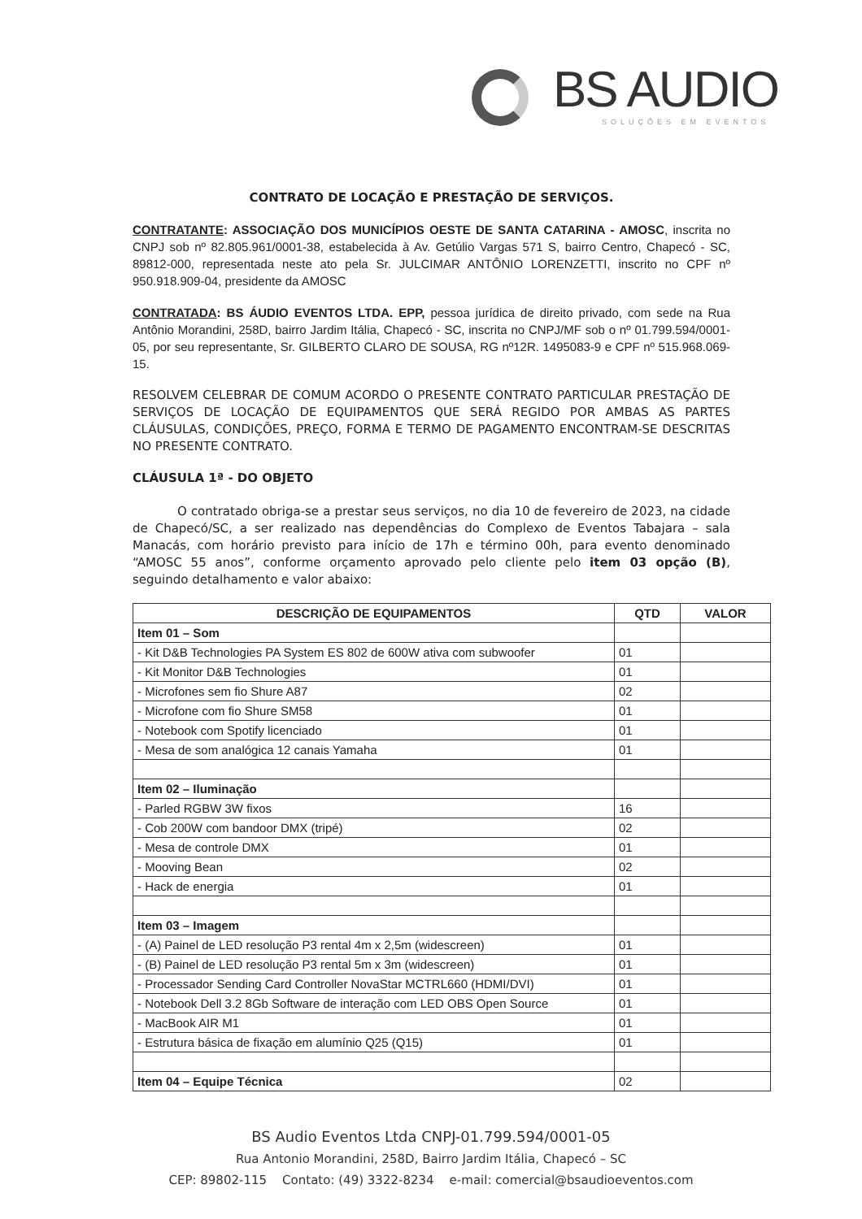BS AUDIO
SOLUÇÕES EM EVENTOS
CONTRATO DE LOCAÇÃO E PRESTAÇÃO DE SERVIÇOS.
CONTRATANTE: ASSOCIAÇÃO DOS MUNICÍPIOS OESTE DE SANTA CATARINA - AMOSC, inscrita no CNPJ sob nº 82.805.961/0001-38, estabelecida à Av. Getúlio Vargas 571 S, bairro Centro, Chapecó - SC, 89812-000, representada neste ato pela Sr. JULCIMAR ANTÔNIO LORENZETTI, inscrito no CPF nº 950.918.909-04, presidente da AMOSC
CONTRATADA: BS ÁUDIO EVENTOS LTDA. EPP, pessoa jurídica de direito privado, com sede na Rua Antônio Morandini, 258D, bairro Jardim Itália, Chapecó - SC, inscrita no CNPJ/MF sob o nº 01.799.594/0001-05, por seu representante, Sr. GILBERTO CLARO DE SOUSA, RG nº12R. 1495083-9 e CPF nº 515.968.069-15.
RESOLVEM CELEBRAR DE COMUM ACORDO O PRESENTE CONTRATO PARTICULAR PRESTAÇÃO DE SERVIÇOS DE LOCAÇÃO DE EQUIPAMENTOS QUE SERÁ REGIDO POR AMBAS AS PARTES CLÁUSULAS, CONDIÇÕES, PREÇO, FORMA E TERMO DE PAGAMENTO ENCONTRAM-SE DESCRITAS NO PRESENTE CONTRATO.
CLÁUSULA 1ª - DO OBJETO
O contratado obriga-se a prestar seus serviços, no dia 10 de fevereiro de 2023, na cidade de Chapecó/SC, a ser realizado nas dependências do Complexo de Eventos Tabajara – sala Manacás, com horário previsto para início de 17h e término 00h, para evento denominado “AMOSC 55 anos”, conforme orçamento aprovado pelo cliente pelo item 03 opção (B), seguindo detalhamento e valor abaixo:
| DESCRIÇÃO DE EQUIPAMENTOS | QTD | VALOR |
| --- | --- | --- |
| Item 01 – Som | | |
| - Kit D&B Technologies PA System ES 802 de 600W ativa com subwoofer | 01 | |
| - Kit Monitor D&B Technologies | 01 | |
| - Microfones sem fio Shure A87 | 02 | |
| - Microfone com fio Shure SM58 | 01 | |
| - Notebook com Spotify licenciado | 01 | |
| - Mesa de som analógica 12 canais Yamaha | 01 | |
| Item 02 – Iluminação | | |
| - Parled RGBW 3W fixos | 16 | |
| - Cob 200W com bandoor DMX (tripé) | 02 | |
| - Mesa de controle DMX | 01 | |
| - Mooving Bean | 02 | |
| - Hack de energia | 01 | |
| Item 03 – Imagem | | |
| - (A) Painel de LED resolução P3 rental 4m x 2,5m (widescreen) | 01 | |
| - (B) Painel de LED resolução P3 rental 5m x 3m (widescreen) | 01 | |
| - Processador Sending Card Controller NovaStar MCTRL660 (HDMI/DVI) | 01 | |
| - Notebook Dell 3.2 8Gb Software de interação com LED OBS Open Source | 01 | |
| - MacBook AIR M1 | 01 | |
| - Estrutura básica de fixação em alumínio Q25 (Q15) | 01 | |
| Item 04 – Equipe Técnica | 02 | |
BS Audio Eventos Ltda CNPJ-01.799.594/0001-05
Rua Antonio Morandini, 258D, Bairro Jardim Itália, Chapecó – SC
CEP: 89802-115 Contato: (49) 3322-8234 e-mail: comercial@bsaudioeventos.com